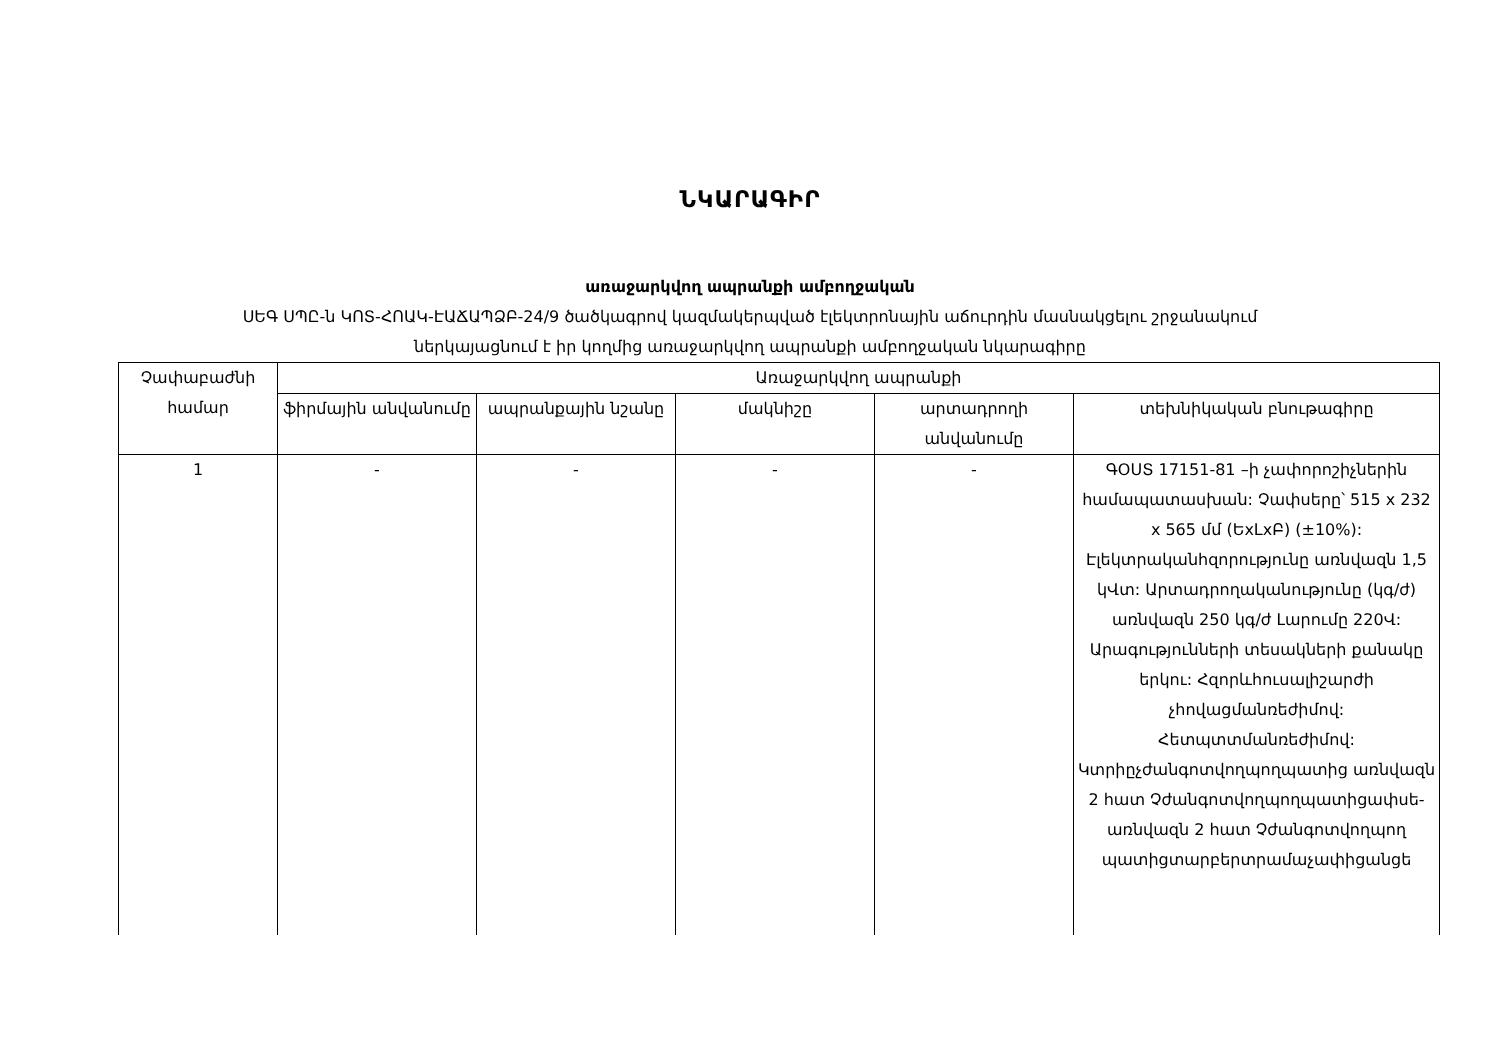ՆԿԱՐԱԳԻՐ
առաջարկվող ապրանքի ամբողջական
ՍԵԳ ՍՊԸ-ն ԿՈՏ-ՀՈԱԿ-ԷԱՃԱՊՁԲ-24/9 ծածկագրով կազմակերպված էլեկտրոնային աճուրդին մասնակցելու շրջանակում
ներկայացնում է իր կողմից առաջարկվող ապրանքի ամբողջական նկարագիրը
| Չափաբաժնի համար | Առաջարկվող ապրանքի | | | | |
| --- | --- | --- | --- | --- | --- |
| | ֆիրմային անվանումը | ապրանքային նշանը | մակնիշը | արտադրողի անվանումը | տեխնիկական բնութագիրը |
| 1 | - | - | - | - | ԳՕՍՏ 17151-81 –ի չափորոշիչներին համապատասխան: Չափսերը՝ 515 x 232 x 565 մմ (ԵxLxԲ) (±10%): Էլեկտրականհզորությունը առնվազն 1,5 կՎտ: Արտադրողականությունը (կգ/ժ) առնվազն 250 կգ/ժ Լարումը 220Վ: Արագությունների տեսակների քանակը երկու: Հզորևհուսալիշարժի չհովացմանռեժիմով: Հետպտտմանռեժիմով: Կտրիըչժանգոտվողպողպատից առնվազն 2 հատ Չժանգոտվողպողպատիցափսե- առնվազն 2 հատ Չժանգոտվողպող պատիցտարբերտրամաչափիցանցե |